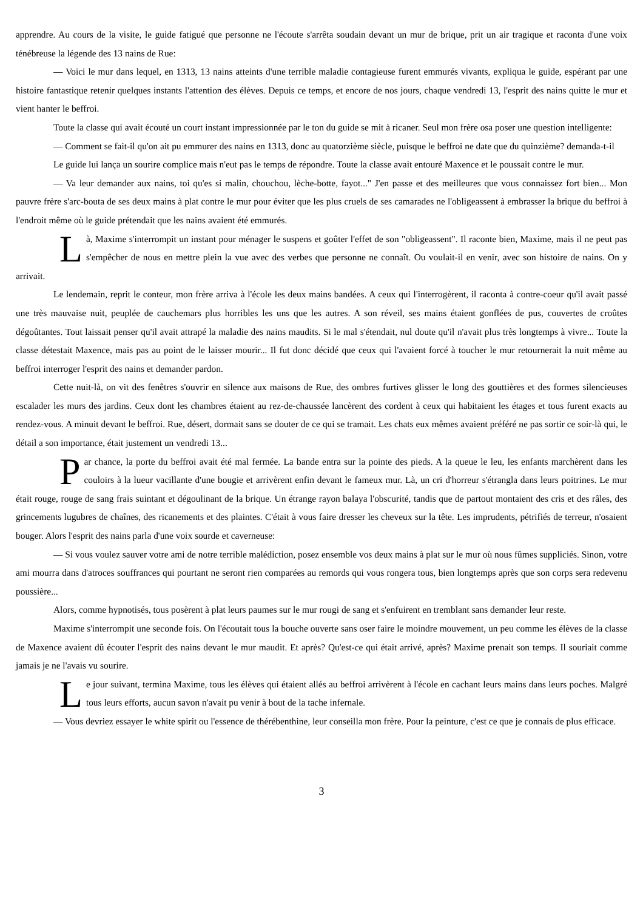apprendre. Au cours de la visite, le guide fatigué que personne ne l'écoute s'arrêta soudain devant un mur de brique, prit un air tragique et raconta d'une voix ténébreuse la légende des 13 nains de Rue:
— Voici le mur dans lequel, en 1313, 13 nains atteints d'une terrible maladie contagieuse furent emmurés vivants, expliqua le guide, espérant par une histoire fantastique retenir quelques instants l'attention des élèves. Depuis ce temps, et encore de nos jours, chaque vendredi 13, l'esprit des nains quitte le mur et vient hanter le beffroi.
Toute la classe qui avait écouté un court instant impressionnée par le ton du guide se mit à ricaner. Seul mon frère osa poser une question intelligente:
— Comment se fait-il qu'on ait pu emmurer des nains en 1313, donc au quatorzième siècle, puisque le beffroi ne date que du quinzième? demanda-t-il
Le guide lui lança un sourire complice mais n'eut pas le temps de répondre. Toute la classe avait entouré Maxence et le poussait contre le mur.
— Va leur demander aux nains, toi qu'es si malin, chouchou, lèche-botte, fayot..." J'en passe et des meilleures que vous connaissez fort bien... Mon pauvre frère s'arc-bouta de ses deux mains à plat contre le mur pour éviter que les plus cruels de ses camarades ne l'obligeassent à embrasser la brique du beffroi à l'endroit même où le guide prétendait que les nains avaient été emmurés.
Là, Maxime s'interrompit un instant pour ménager le suspens et goûter l'effet de son "obligeassent". Il raconte bien, Maxime, mais il ne peut pas s'empêcher de nous en mettre plein la vue avec des verbes que personne ne connaît. Ou voulait-il en venir, avec son histoire de nains. On y arrivait.
Le lendemain, reprit le conteur, mon frère arriva à l'école les deux mains bandées. A ceux qui l'interrogèrent, il raconta à contre-coeur qu'il avait passé une très mauvaise nuit, peuplée de cauchemars plus horribles les uns que les autres. A son réveil, ses mains étaient gonflées de pus, couvertes de croûtes dégoûtantes. Tout laissait penser qu'il avait attrapé la maladie des nains maudits. Si le mal s'étendait, nul doute qu'il n'avait plus très longtemps à vivre... Toute la classe détestait Maxence, mais pas au point de le laisser mourir... Il fut donc décidé que ceux qui l'avaient forcé à toucher le mur retournerait la nuit même au beffroi interroger l'esprit des nains et demander pardon.
Cette nuit-là, on vit des fenêtres s'ouvrir en silence aux maisons de Rue, des ombres furtives glisser le long des gouttières et des formes silencieuses escalader les murs des jardins. Ceux dont les chambres étaient au rez-de-chaussée lancèrent des cordent à ceux qui habitaient les étages et tous furent exacts au rendez-vous. A minuit devant le beffroi. Rue, désert, dormait sans se douter de ce qui se tramait. Les chats eux mêmes avaient préféré ne pas sortir ce soir-là qui, le détail a son importance, était justement un vendredi 13...
Par chance, la porte du beffroi avait été mal fermée. La bande entra sur la pointe des pieds. A la queue le leu, les enfants marchèrent dans les couloirs à la lueur vacillante d'une bougie et arrivèrent enfin devant le fameux mur. Là, un cri d'horreur s'étrangla dans leurs poitrines. Le mur était rouge, rouge de sang frais suintant et dégoulinant de la brique. Un étrange rayon balaya l'obscurité, tandis que de partout montaient des cris et des râles, des grincements lugubres de chaînes, des ricanements et des plaintes. C'était à vous faire dresser les cheveux sur la tête. Les imprudents, pétrifiés de terreur, n'osaient bouger. Alors l'esprit des nains parla d'une voix sourde et caverneuse:
— Si vous voulez sauver votre ami de notre terrible malédiction, posez ensemble vos deux mains à plat sur le mur où nous fûmes suppliciés. Sinon, votre ami mourra dans d'atroces souffrances qui pourtant ne seront rien comparées au remords qui vous rongera tous, bien longtemps après que son corps sera redevenu poussière...
Alors, comme hypnotisés, tous posèrent à plat leurs paumes sur le mur rougi de sang et s'enfuirent en tremblant sans demander leur reste.
Maxime s'interrompit une seconde fois. On l'écoutait tous la bouche ouverte sans oser faire le moindre mouvement, un peu comme les élèves de la classe de Maxence avaient dû écouter l'esprit des nains devant le mur maudit. Et après? Qu'est-ce qui était arrivé, après? Maxime prenait son temps. Il souriait comme jamais je ne l'avais vu sourire.
Le jour suivant, termina Maxime, tous les élèves qui étaient allés au beffroi arrivèrent à l'école en cachant leurs mains dans leurs poches. Malgré tous leurs efforts, aucun savon n'avait pu venir à bout de la tache infernale.
— Vous devriez essayer le white spirit ou l'essence de thérébenthine, leur conseilla mon frère. Pour la peinture, c'est ce que je connais de plus efficace.
3